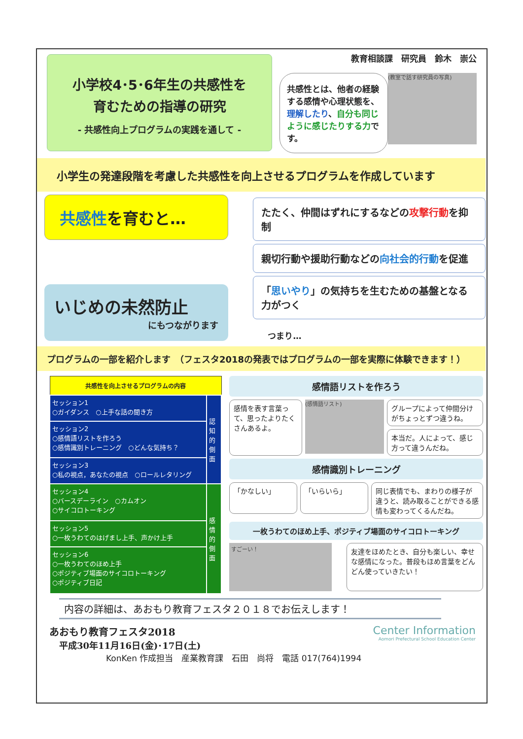小学校4･5･6年生の共感性を
育むための指導の研究
- 共感性向上プログラムの実践を通して -
教育相談課　研究員　鈴木　崇公
共感性とは、他者の経験する感情や心理状態を、理解したり、自分も同じように感じたりする力です。
(教室で話す研究員の写真)
小学生の発達段階を考慮した共感性を向上させるプログラムを作成しています
共感性を育むと…
いじめの未然防止
にもつながります
たたく、仲間はずれにするなどの攻撃行動を抑制
親切行動や援助行動などの向社会的行動を促進
「思いやり」の気持ちを生むための基盤となる力がつく
つまり…
プログラムの一部を紹介します　（フェスタ2018の発表ではプログラムの一部を実際に体験できます！）
| 共感性を向上させるプログラムの内容 | |
| --- | --- |
| セッション1 ○ガイダンス ○上手な話の聞き方 | 認知的側面 |
| セッション2 ○感情語リストを作ろう ○感情識別トレーニング ○どんな気持ち？ | |
| セッション3 ○私の視点，あなたの視点 ○ロールレタリング | |
| セッション4 ○バースデーライン ○カムオン ○サイコロトーキング | 感情的側面 |
| セッション5 ○一枚うわてのはげまし上手、声かけ上手 | |
| セッション6 ○一枚うわてのほめ上手 ○ポジティブ場面のサイコロトーキング ○ポジティブ日記 | |
感情語リストを作ろう
感情を表す言葉って、思ったよりたくさんあるよ。
(感情語リスト)
グループによって仲間分けがちょっとずつ違うね。
本当だ。人によって、感じ方って違うんだね。
感情識別トレーニング
「かなしい」 「いらいら」
同じ表情でも、まわりの様子が違うと、読み取ることができる感情も変わってくるんだね。
一枚うわてのほめ上手、ポジティブ場面のサイコロトーキング
すごーい！
友達をほめたとき、自分も楽しい、幸せな感情になった。普段もほめ言葉をどんどん使っていきたい！
内容の詳細は、あおもり教育フェスタ２０１８でお伝えします！
あおもり教育フェスタ2018
平成30年11月16日(金)･17日(土)
Center Information
Aomori Prefectural School Education Center
KonKen 作成担当　産業教育課　石田　尚将　電話 017(764)1994